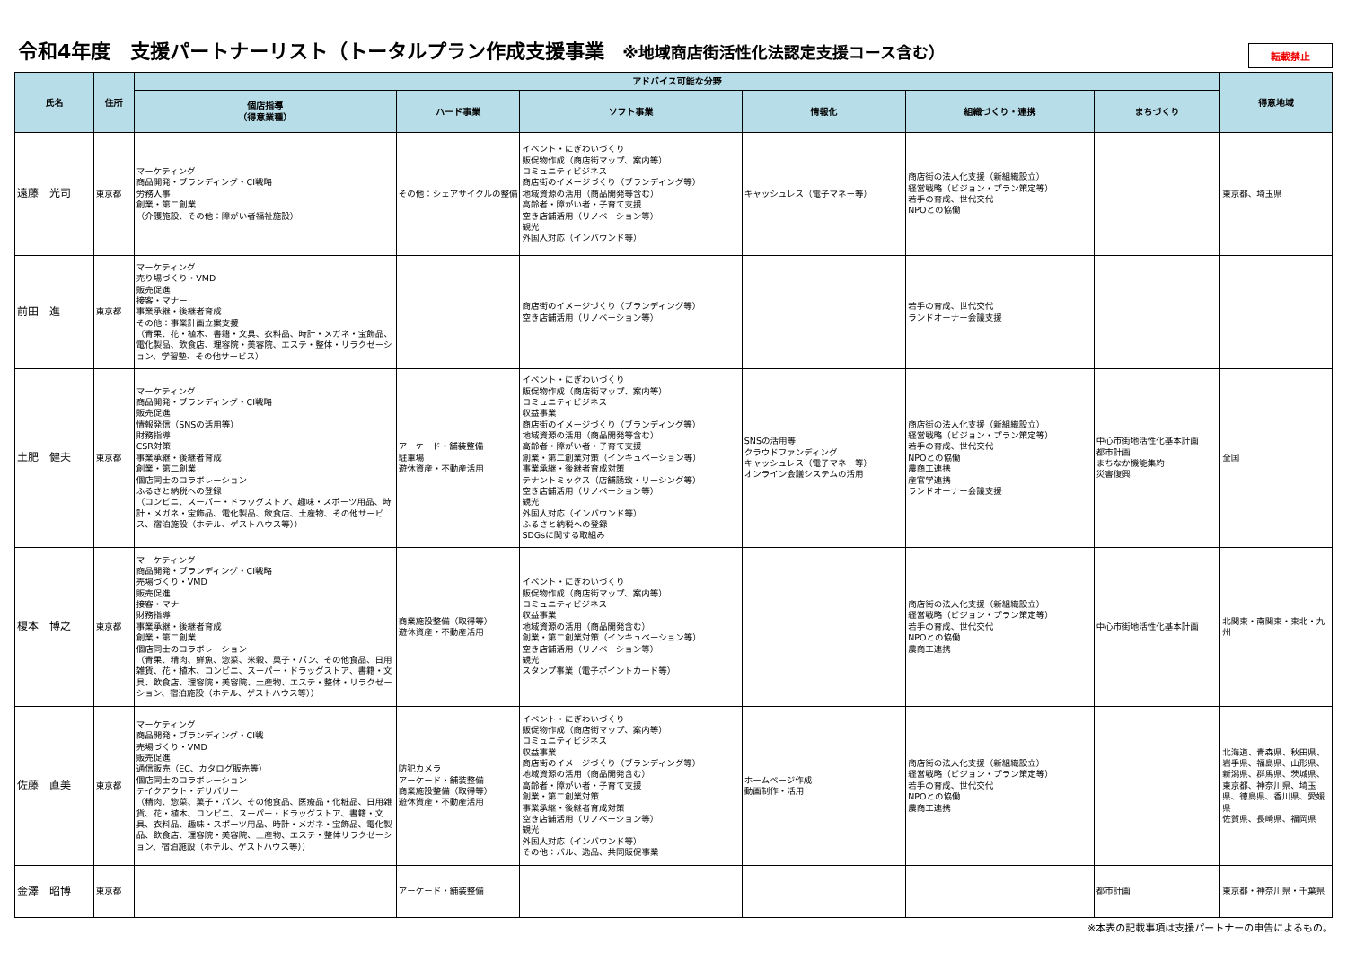令和4年度　支援パートナーリスト（トータルプラン作成支援事業 ※地域商店街活性化法認定支援コース含む）
転載禁止
| 氏名 | 住所 | アドバイス可能な分野 | | | | | | 得意地域 |
| --- | --- | --- | --- | --- | --- | --- | --- | --- |
| | | 個店指導 （得意業種） | ハード事業 | ソフト事業 | 情報化 | 組織づくり・連携 | まちづくり | |
| 遠藤 光司 | 東京都 | マーケティング 商品開発・ブランディング・CI戦略 労務人事 創業・第二創業 （介護施設、その他：障がい者福祉施設） | その他：シェアサイクルの整備 | イベント・にぎわいづくり 販促物作成（商店街マップ、案内等） コミュニティビジネス 商店街のイメージづくり（ブランディング等） 地域資源の活用（商品開発等含む） 高齢者・障がい者・子育て支援 空き店舗活用（リノベーション等） 観光 外国人対応（インバウンド等） | キャッシュレス（電子マネー等） | 商店街の法人化支援（新組織設立） 経営戦略（ビジョン・プラン策定等） 若手の育成、世代交代 NPOとの協働 | | 東京都、埼玉県 |
| 前田 進 | 東京都 | マーケティング 売り場づくり・VMD 販売促進 接客・マナー 事業承継・後継者育成 その他：事業計画立案支援 （青果、花・植木、書籍・文具、衣料品、時計・メガネ・宝飾品、電化製品、飲食店、理容院・美容院、エステ・整体・リラクゼーション、学習塾、その他サービス） | | 商店街のイメージづくり（ブランディング等） 空き店舗活用（リノベーション等） | | 若手の育成、世代交代 ランドオーナー会議支援 | | |
| 土肥 健夫 | 東京都 | マーケティング 商品開発・ブランディング・CI戦略 販売促進 情報発信（SNSの活用等） 財務指導 CSR対策 事業承継・後継者育成 創業・第二創業 個店同士のコラボレーション ふるさと納税への登録 （コンビニ、スーパー・ドラッグストア、趣味・スポーツ用品、時計・メガネ・宝飾品、電化製品、飲食店、土産物、その他サービス、宿泊施設（ホテル、ゲストハウス等）） | アーケード・舗装整備 駐車場 遊休資産・不動産活用 | イベント・にぎわいづくり 販促物作成（商店街マップ、案内等） コミュニティビジネス 収益事業 商店街のイメージづくり（ブランディング等） 地域資源の活用（商品開発等含む） 高齢者・障がい者・子育て支援 創業・第二創業対策（インキュベーション等） 事業承継・後継者育成対策 テナントミックス（店舗誘致・リーシング等） 空き店舗活用（リノベーション等） 観光 外国人対応（インバウンド等） ふるさと納税への登録 SDGsに関する取組み | SNSの活用等 クラウドファンディング キャッシュレス（電子マネー等） オンライン会議システムの活用 | 商店街の法人化支援（新組織設立） 経営戦略（ビジョン・プラン策定等） 若手の育成、世代交代 NPOとの協働 農商工連携 産官学連携 ランドオーナー会議支援 | 中心市街地活性化基本計画 都市計画 まちなか機能集約 災害復興 | 全国 |
| 榎本 博之 | 東京都 | マーケティング 商品開発・ブランディング・CI戦略 売場づくり・VMD 販売促進 接客・マナー 財務指導 事業承継・後継者育成 創業・第二創業 個店同士のコラボレーション （青果、精肉、鮮魚、惣菜、米穀、菓子・パン、その他食品、日用雑貨、花・植木、コンビニ、スーパー・ドラッグストア、書籍・文具、飲食店、理容院・美容院、土産物、エステ・整体・リラクゼーション、宿泊施設（ホテル、ゲストハウス等）） | 商業施設整備（取得等） 遊休資産・不動産活用 | イベント・にぎわいづくり 販促物作成（商店街マップ、案内等） コミュニティビジネス 収益事業 地域資源の活用（商品開発含む） 創業・第二創業対策（インキュベーション等） 空き店舗活用（リノベーション等） 観光 スタンプ事業（電子ポイントカード等） | | 商店街の法人化支援（新組織設立） 経営戦略（ビジョン・プラン策定等） 若手の育成、世代交代 NPOとの協働 農商工連携 | 中心市街地活性化基本計画 | 北関東・南関東・東北・九州 |
| 佐藤 直美 | 東京都 | マーケティング 商品開発・ブランディング・CI戦 売場づくり・VMD 販売促進 通信販売（EC、カタログ販売等） 個店同士のコラボレーション テイクアウト・デリバリー （精肉、惣菜、菓子・パン、その他食品、医療品・化粧品、日用雑貨、花・植木、コンビニ、スーパー・ドラッグストア、書籍・文具、衣料品、趣味・スポーツ用品、時計・メガネ・宝飾品、電化製品、飲食店、理容院・美容院、土産物、エステ・整体リラクゼーション、宿泊施設（ホテル、ゲストハウス等）） | 防犯カメラ アーケード・舗装整備 商業施設整備（取得等） 遊休資産・不動産活用 | イベント・にぎわいづくり 販促物作成（商店街マップ、案内等） コミュニティビジネス 収益事業 商店街のイメージづくり（ブランディング等） 地域資源の活用（商品開発含む） 高齢者・障がい者・子育て支援 創業・第二創業対策 事業承継・後継者育成対策 空き店舗活用（リノベーション等） 観光 外国人対応（インバウンド等） その他：バル、逸品、共同販促事業 | ホームページ作成 動画制作・活用 | 商店街の法人化支援（新組織設立） 経営戦略（ビジョン・プラン策定等） 若手の育成、世代交代 NPOとの協働 農商工連携 | | 北海道、青森県、秋田県、岩手県、福島県、山形県、新潟県、群馬県、茨城県、東京都、神奈川県、埼玉県、徳島県、香川県、愛媛県 佐賀県、長崎県、福岡県 |
| 金澤 昭博 | 東京都 | | アーケード・舗装整備 | | | | 都市計画 | 東京都・神奈川県・千葉県 |
※本表の記載事項は支援パートナーの申告によるもの。